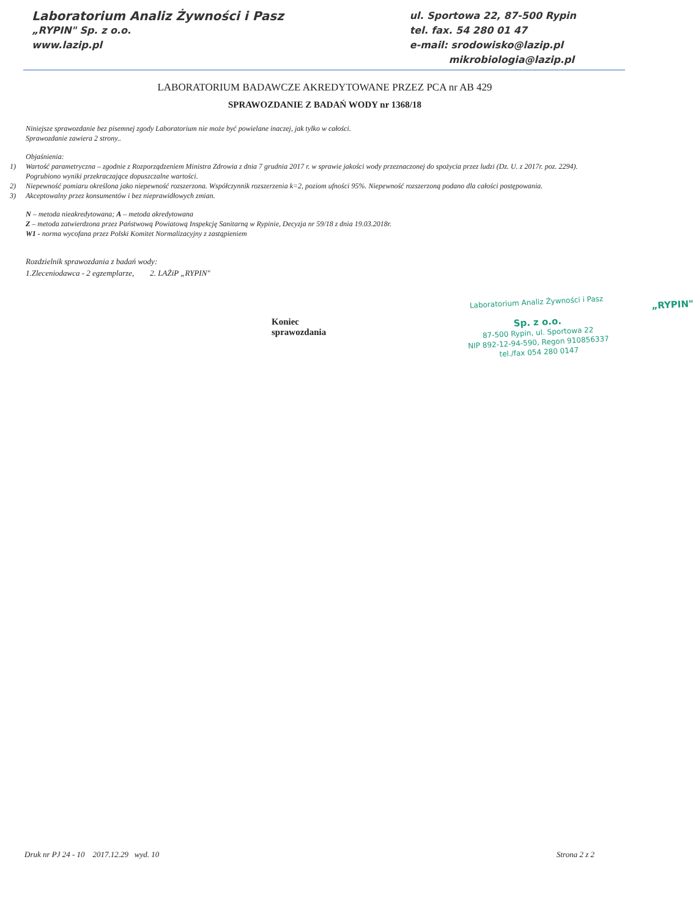Laboratorium Analiz Żywności i Pasz
„RYPIN" Sp. z o.o.
www.lazip.pl
ul. Sportowa 22, 87-500 Rypin
tel. fax. 54 280 01 47
e-mail: srodowisko@lazip.pl
mikrobiologia@lazip.pl
LABORATORIUM BADAWCZE AKREDYTOWANE PRZEZ PCA nr AB 429
SPRAWOZDANIE Z BADAŃ WODY nr 1368/18
Niniejsze sprawozdanie bez pisemnej zgody Laboratorium nie może być powielane inaczej, jak tylko w całości.
Sprawozdanie zawiera 2 strony..
Objaśnienia:
1) Wartość parametryczna – zgodnie z Rozporządzeniem Ministra Zdrowia z dnia 7 grudnia 2017 r. w sprawie jakości wody przeznaczonej do spożycia przez ludzi (Dz. U. z 2017r. poz. 2294). Pogrubiono wyniki przekraczające dopuszczalne wartości.
2) Niepewność pomiaru określona jako niepewność rozszerzona. Współczynnik rozszerzenia k=2, poziom ufności 95%. Niepewność rozszerzoną podano dla całości postępowania.
3) Akceptowalny przez konsumentów i bez nieprawidłowych zmian.
N – metoda nieakredytowana; A – metoda akredytowana
Z – metoda zatwierdzona przez Państwową Powiatową Inspekcję Sanitarną w Rypinie, Decyzja nr 59/18 z dnia 19.03.2018r.
W1 - norma wycofana przez Polski Komitet Normalizacyjny z zastąpieniem
Rozdzielnik sprawozdania z badań wody:
1.Zleceniodawca - 2 egzemplarze, 2. LAŻiP „RYPIN"
Koniec sprawozdania
Laboratorium Analiz Żywności i Pasz
„RYPIN" Sp. z o.o.
87-500 Rypin, ul. Sportowa 22
NIP 892-12-94-590, Regon 910856337
tel./fax 054 280 0147
Druk nr PJ 24 - 10 2017.12.29 wyd. 10 Strona 2 z 2